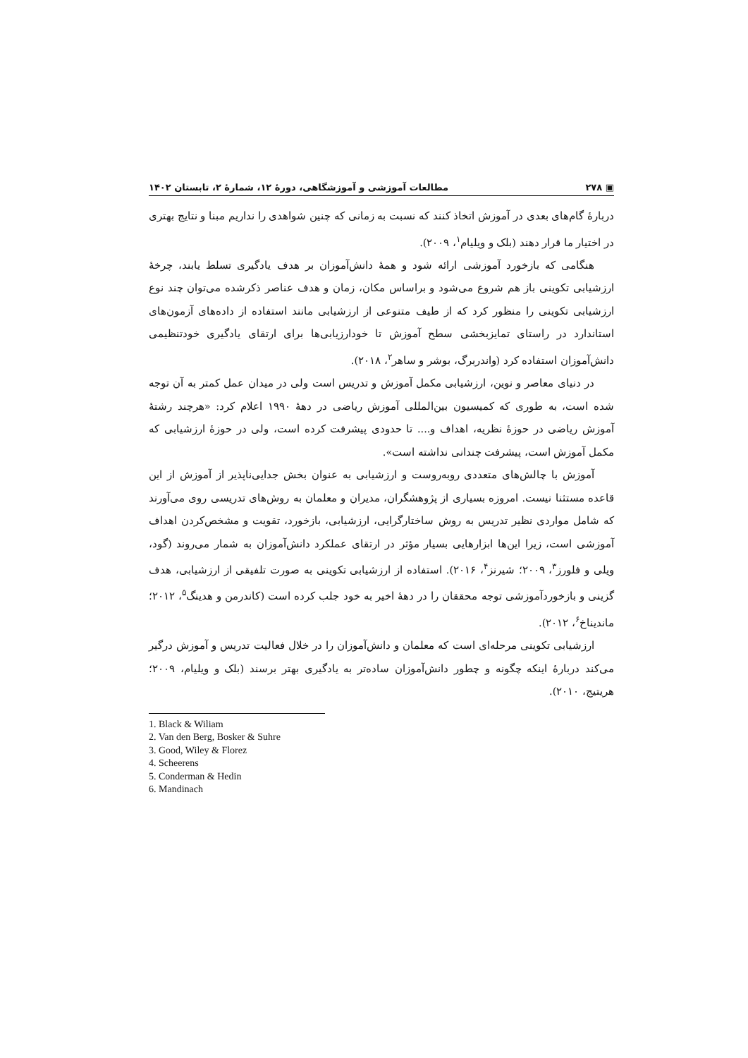▣ ۲۷۸ مطالعات آموزشی و آموزشگاهی، دورهٔ ۱۲، شمارهٔ ۲، تابستان ۱۴۰۲
دربارهٔ گام‌های بعدی در آموزش اتخاذ کنند که نسبت به زمانی که چنین شواهدی را نداریم مبنا و نتایج بهتری در اختیار ما قرار دهند (بلک و ویلیام<sup>۱</sup>، ۲۰۰۹).
هنگامی که بازخورد آموزشی ارائه شود و همهٔ دانش‌آموزان بر هدف یادگیری تسلط یابند، چرخهٔ ارزشیابی تکوینی باز هم شروع می‌شود و براساس مکان، زمان و هدف عناصر ذکرشده می‌توان چند نوع ارزشیابی تکوینی را منظور کرد که از طیف متنوعی از ارزشیابی مانند استفاده از داده‌های آزمون‌های استاندارد در راستای تمایزبخشی سطح آموزش تا خودارزیابی‌ها برای ارتقای یادگیری خودتنظیمی دانش‌آموزان استفاده کرد (واندربرگ، بوشر و ساهر<sup>۲</sup>، ۲۰۱۸).
در دنیای معاصر و نوین، ارزشیابی مکمل آموزش و تدریس است ولی در میدان عمل کمتر به آن توجه شده است، به طوری که کمیسیون بین‌المللی آموزش ریاضی در دههٔ ۱۹۹۰ اعلام کرد: «هرچند رشتهٔ آموزش ریاضی در حوزهٔ نظریه، اهداف و.... تا حدودی پیشرفت کرده است، ولی در حوزهٔ ارزشیابی که مکمل آموزش است، پیشرفت چندانی نداشته است».
آموزش با چالش‌های متعددی روبه‌روست و ارزشیابی به عنوان بخش جدایی‌ناپذیر از آموزش از این قاعده مستثنا نیست. امروزه بسیاری از پژوهشگران، مدیران و معلمان به روش‌های تدریسی روی می‌آورند که شامل مواردی نظیر تدریس به روش ساختارگرایی، ارزشیابی، بازخورد، تقویت و مشخص‌کردن اهداف آموزشی است، زیرا این‌ها ابزارهایی بسیار مؤثر در ارتقای عملکرد دانش‌آموزان به شمار می‌روند (گود، ویلی و فلورز<sup>۳</sup>، ۲۰۰۹؛ شیرنز<sup>۴</sup>، ۲۰۱۶). استفاده از ارزشیابی تکوینی به صورت تلفیقی از ارزشیابی، هدف گزینی و بازخوردآموزشی توجه محققان را در دههٔ اخیر به خود جلب کرده است (کاندرمن و هدینگ<sup>۵</sup>، ۲۰۱۲؛ ماندیناخ<sup>۶</sup>، ۲۰۱۲).
ارزشیابی تکوینی مرحله‌ای است که معلمان و دانش‌آموزان را در خلال فعالیت تدریس و آموزش درگیر می‌کند دربارهٔ اینکه چگونه و چطور دانش‌آموزان ساده‌تر به یادگیری بهتر برسند (بلک و ویلیام، ۲۰۰۹؛ هریتیج، ۲۰۱۰).
1. Black & Wiliam
2. Van den Berg, Bosker & Suhre
3. Good, Wiley & Florez
4. Scheerens
5. Conderman & Hedin
6. Mandinach